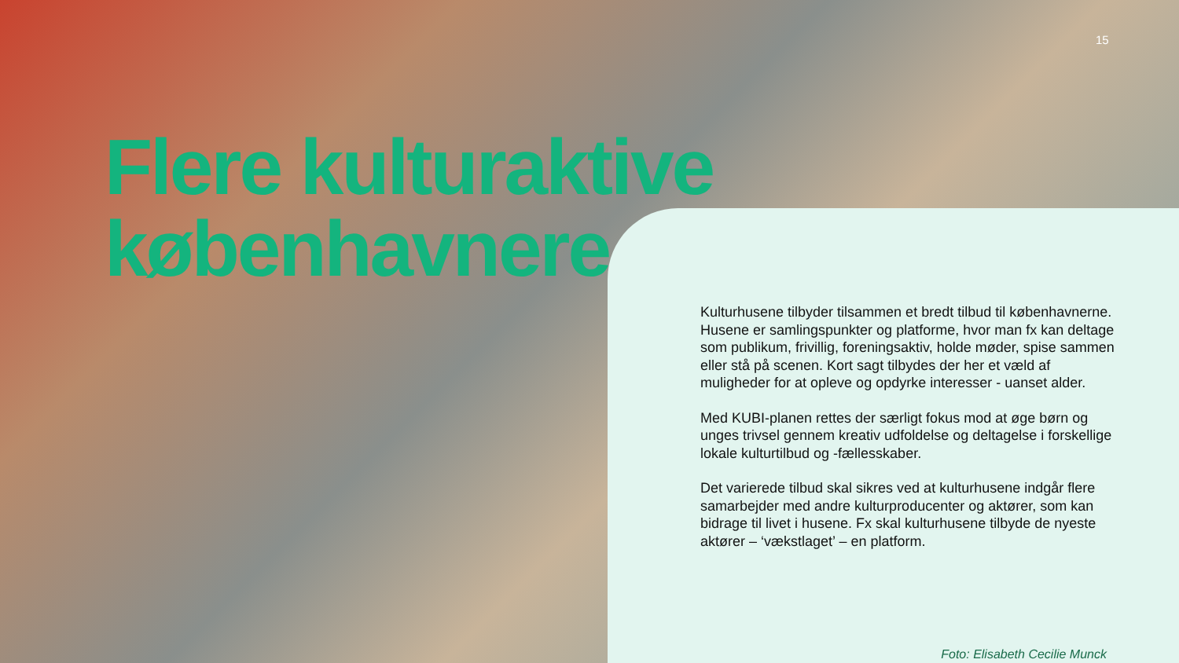15
Flere kulturaktive
københavnere
Kulturhusene tilbyder tilsammen et bredt tilbud til københavnerne. Husene er samlingspunkter og platforme, hvor man fx kan deltage som publikum, frivillig, foreningsaktiv, holde møder, spise sammen eller stå på scenen. Kort sagt tilbydes der her et væld af muligheder for at opleve og opdyrke interesser - uanset alder.
Med KUBI-planen rettes der særligt fokus mod at øge børn og unges trivsel gennem kreativ udfoldelse og deltagelse i forskellige lokale kulturtilbud og -fællesskaber.
Det varierede tilbud skal sikres ved at kulturhusene indgår flere samarbejder med andre kulturproducenter og aktører, som kan bidrage til livet i husene. Fx skal kulturhusene tilbyde de nyeste aktører – ‘vækstlaget’ – en platform.
Foto: Elisabeth Cecilie Munck